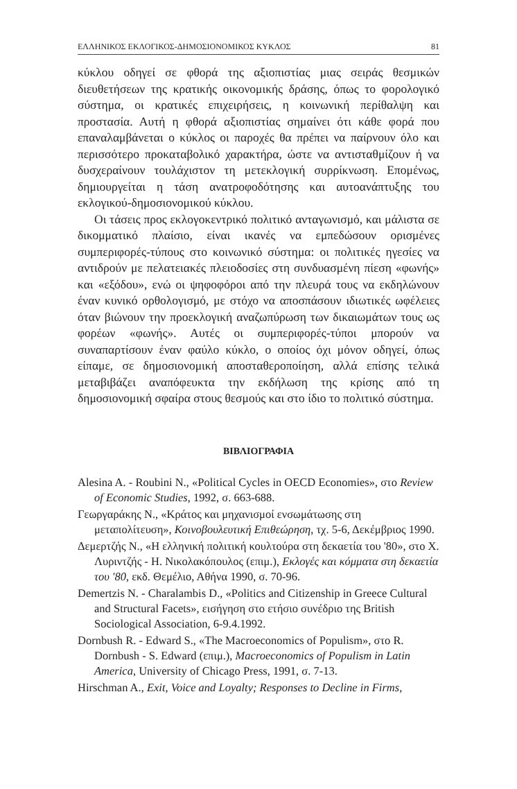ΕΛΛΗΝΙΚΟΣ ΕΚΛΟΓΙΚΟΣ-ΔΗΜΟΣΙΟΝΟΜΙΚΟΣ ΚΥΚΛΟΣ 81
κύκλου οδηγεί σε φθορά της αξιοπιστίας μιας σειράς θεσμικών διευθετήσεων της κρατικής οικονομικής δράσης, όπως το φορολογικό σύστημα, οι κρατικές επιχειρήσεις, η κοινωνική περίθαλψη και προστασία. Αυτή η φθορά αξιοπιστίας σημαίνει ότι κάθε φορά που επαναλαμβάνεται ο κύκλος οι παροχές θα πρέπει να παίρνουν όλο και περισσότερο προκαταβολικό χαρακτήρα, ώστε να αντισταθμίζουν ή να δυσχεραίνουν τουλάχιστον τη μετεκλογική συρρίκνωση. Επομένως, δημιουργείται η τάση ανατροφοδότησης και αυτοανάπτυξης του εκλογικού-δημοσιονομικού κύκλου.
Οι τάσεις προς εκλογοκεντρικό πολιτικό ανταγωνισμό, και μάλιστα σε δικομματικό πλαίσιο, είναι ικανές να εμπεδώσουν ορισμένες συμπεριφορές-τύπους στο κοινωνικό σύστημα: οι πολιτικές ηγεσίες να αντιδρούν με πελατειακές πλειοδοσίες στη συνδυασμένη πίεση «φωνής» και «εξόδου», ενώ οι ψηφοφόροι από την πλευρά τους να εκδηλώνουν έναν κυνικό ορθολογισμό, με στόχο να αποσπάσουν ιδιωτικές ωφέλειες όταν βιώνουν την προεκλογική αναζωπύρωση των δικαιωμάτων τους ως φορέων «φωνής». Αυτές οι συμπεριφορές-τύποι μπορούν να συναπαρτίσουν έναν φαύλο κύκλο, ο οποίος όχι μόνον οδηγεί, όπως είπαμε, σε δημοσιονομική αποσταθεροποίηση, αλλά επίσης τελικά μεταβιβάζει αναπόφευκτα την εκδήλωση της κρίσης από τη δημοσιονομική σφαίρα στους θεσμούς και στο ίδιο το πολιτικό σύστημα.
ΒΙΒΛΙΟΓΡΑΦΙΑ
Alesina A. - Roubini N., «Political Cycles in OECD Economies», στο Review of Economic Studies, 1992, σ. 663-688.
Γεωργαράκης Ν., «Κράτος και μηχανισμοί ενσωμάτωσης στη μεταπολίτευση», Κοινοβουλευτική Επιθεώρηση, τχ. 5-6, Δεκέμβριος 1990.
Δεμερτζής Ν., «Η ελληνική πολιτική κουλτούρα στη δεκαετία του '80», στο Χ. Λυριντζής - Η. Νικολακόπουλος (επιμ.), Εκλογές και κόμματα στη δεκαετία του '80, εκδ. Θεμέλιο, Αθήνα 1990, σ. 70-96.
Demertzis N. - Charalambis D., «Politics and Citizenship in Greece Cultural and Structural Facets», εισήγηση στο ετήσιο συνέδριο της British Sociological Association, 6-9.4.1992.
Dornbush R. - Edward S., «The Macroeconomics of Populism», στο R. Dornbush - S. Edward (επιμ.), Macroeconomics of Populism in Latin America, University of Chicago Press, 1991, σ. 7-13.
Hirschman A., Exit, Voice and Loyalty; Responses to Decline in Firms,